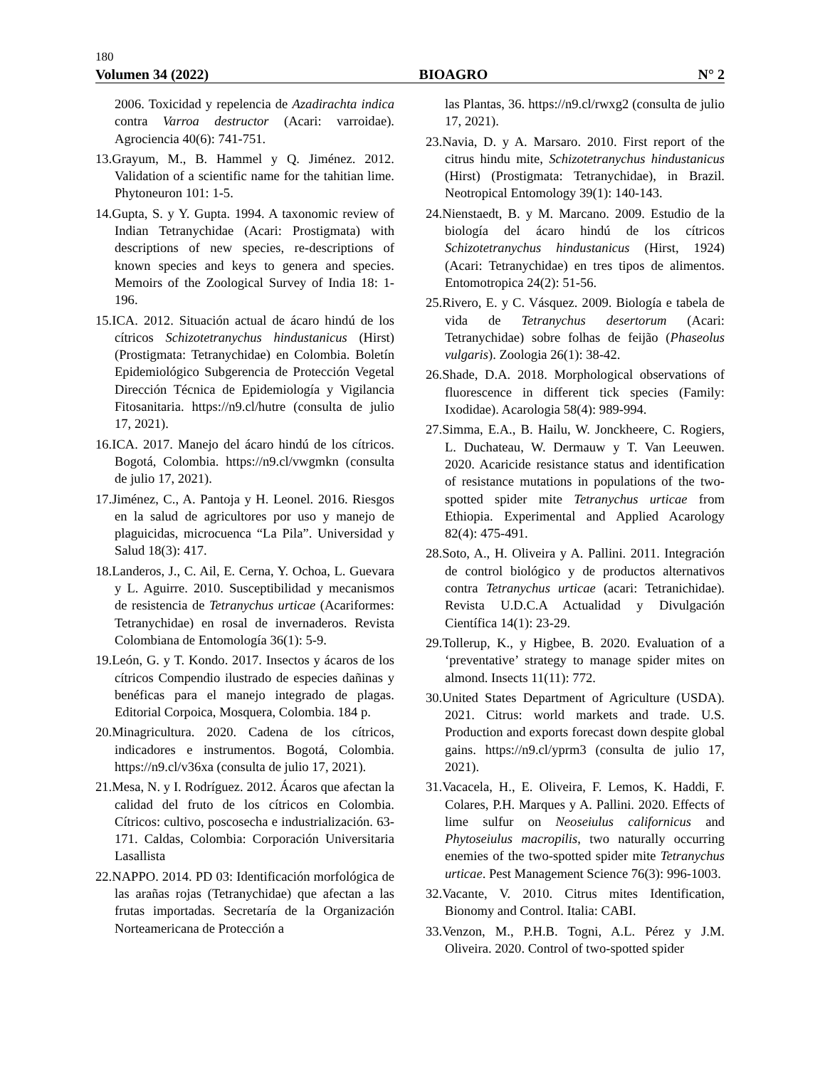180
Volumen 34 (2022) BIOAGRO N° 2
2006. Toxicidad y repelencia de Azadirachta indica contra Varroa destructor (Acari: varroidae). Agrociencia 40(6): 741-751.
13.Grayum, M., B. Hammel y Q. Jiménez. 2012. Validation of a scientific name for the tahitian lime. Phytoneuron 101: 1-5.
14.Gupta, S. y Y. Gupta. 1994. A taxonomic review of Indian Tetranychidae (Acari: Prostigmata) with descriptions of new species, re-descriptions of known species and keys to genera and species. Memoirs of the Zoological Survey of India 18: 1-196.
15.ICA. 2012. Situación actual de ácaro hindú de los cítricos Schizotetranychus hindustanicus (Hirst) (Prostigmata: Tetranychidae) en Colombia. Boletín Epidemiológico Subgerencia de Protección Vegetal Dirección Técnica de Epidemiología y Vigilancia Fitosanitaria. https://n9.cl/hutre (consulta de julio 17, 2021).
16.ICA. 2017. Manejo del ácaro hindú de los cítricos. Bogotá, Colombia. https://n9.cl/vwgmkn (consulta de julio 17, 2021).
17.Jiménez, C., A. Pantoja y H. Leonel. 2016. Riesgos en la salud de agricultores por uso y manejo de plaguicidas, microcuenca “La Pila”. Universidad y Salud 18(3): 417.
18.Landeros, J., C. Ail, E. Cerna, Y. Ochoa, L. Guevara y L. Aguirre. 2010. Susceptibilidad y mecanismos de resistencia de Tetranychus urticae (Acariformes: Tetranychidae) en rosal de invernaderos. Revista Colombiana de Entomología 36(1): 5-9.
19.León, G. y T. Kondo. 2017. Insectos y ácaros de los cítricos Compendio ilustrado de especies dañinas y benéficas para el manejo integrado de plagas. Editorial Corpoica, Mosquera, Colombia. 184 p.
20.Minagricultura. 2020. Cadena de los cítricos, indicadores e instrumentos. Bogotá, Colombia. https://n9.cl/v36xa (consulta de julio 17, 2021).
21.Mesa, N. y I. Rodríguez. 2012. Ácaros que afectan la calidad del fruto de los cítricos en Colombia. Cítricos: cultivo, poscosecha e industrialización. 63-171. Caldas, Colombia: Corporación Universitaria Lasallista
22.NAPPO. 2014. PD 03: Identificación morfológica de las arañas rojas (Tetranychidae) que afectan a las frutas importadas. Secretaría de la Organización Norteamericana de Protección a
las Plantas, 36. https://n9.cl/rwxg2 (consulta de julio 17, 2021).
23.Navia, D. y A. Marsaro. 2010. First report of the citrus hindu mite, Schizotetranychus hindustanicus (Hirst) (Prostigmata: Tetranychidae), in Brazil. Neotropical Entomology 39(1): 140-143.
24.Nienstaedt, B. y M. Marcano. 2009. Estudio de la biología del ácaro hindú de los cítricos Schizotetranychus hindustanicus (Hirst, 1924) (Acari: Tetranychidae) en tres tipos de alimentos. Entomotropica 24(2): 51-56.
25.Rivero, E. y C. Vásquez. 2009. Biología e tabela de vida de Tetranychus desertorum (Acari: Tetranychidae) sobre folhas de feijão (Phaseolus vulgaris). Zoologia 26(1): 38-42.
26.Shade, D.A. 2018. Morphological observations of fluorescence in different tick species (Family: Ixodidae). Acarologia 58(4): 989-994.
27.Simma, E.A., B. Hailu, W. Jonckheere, C. Rogiers, L. Duchateau, W. Dermauw y T. Van Leeuwen. 2020. Acaricide resistance status and identification of resistance mutations in populations of the two-spotted spider mite Tetranychus urticae from Ethiopia. Experimental and Applied Acarology 82(4): 475-491.
28.Soto, A., H. Oliveira y A. Pallini. 2011. Integración de control biológico y de productos alternativos contra Tetranychus urticae (acari: Tetranichidae). Revista U.D.C.A Actualidad y Divulgación Científica 14(1): 23-29.
29.Tollerup, K., y Higbee, B. 2020. Evaluation of a ‘preventative’ strategy to manage spider mites on almond. Insects 11(11): 772.
30.United States Department of Agriculture (USDA). 2021. Citrus: world markets and trade. U.S. Production and exports forecast down despite global gains. https://n9.cl/yprm3 (consulta de julio 17, 2021).
31.Vacacela, H., E. Oliveira, F. Lemos, K. Haddi, F. Colares, P.H. Marques y A. Pallini. 2020. Effects of lime sulfur on Neoseiulus californicus and Phytoseiulus macropilis, two naturally occurring enemies of the two-spotted spider mite Tetranychus urticae. Pest Management Science 76(3): 996-1003.
32.Vacante, V. 2010. Citrus mites Identification, Bionomy and Control. Italia: CABI.
33.Venzon, M., P.H.B. Togni, A.L. Pérez y J.M. Oliveira. 2020. Control of two-spotted spider